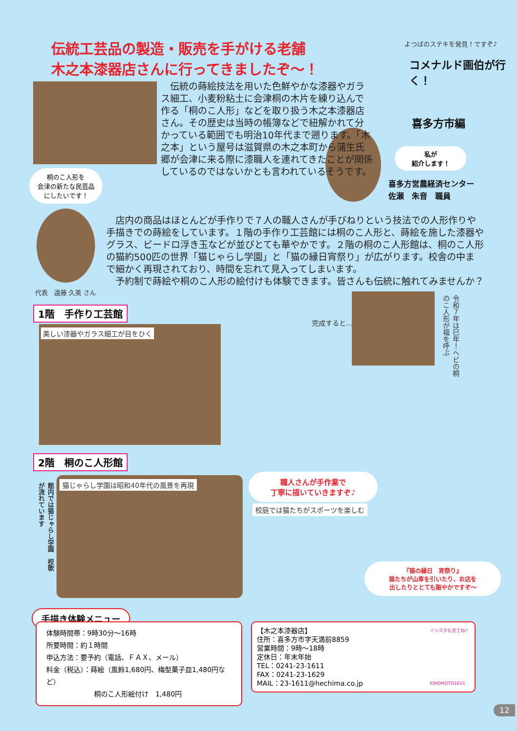伝統工芸品の製造・販売を手がける老舗
木之本漆器店さんに行ってきましたぞ～！
よつばのステキを発見！ですぞ♪
コメナルド画伯が行く！
喜多方市編
私が
紹介します！
喜多方営農経済センター
佐瀬　朱音　職員
桐のこ人形を
会津の新たな民芸品
にしたいです！
代表　遠藤 久美 さん
　伝統の蒔絵技法を用いた色鮮やかな漆器やガラス細工、小麦粉粘土に会津桐の木片を練り込んで作る「桐のこ人形」などを取り扱う木之本漆器店さん。その歴史は当時の帳簿などで紐解かれて分かっている範囲でも明治10年代まで遡ります。「木之本」という屋号は滋賀県の木之本町から蒲生氏郷が会津に来る際に漆職人を連れてきたことが関係しているのではないかとも言われているそうです。
　店内の商品はほとんどが手作りで７人の職人さんが手びねりという技法での人形作りや手描きでの蒔絵をしています。１階の手作り工芸館には桐のこ人形と、蒔絵を施した漆器やグラス、ビードロ浮き玉などが並びとても華やかです。２階の桐のこ人形館は、桐のこ人形の猫約500匹の世界「猫じゃらし学園」と「猫の縁日宵祭り」が広がります。校舎の中まで細かく再現されており、時間を忘れて見入ってしまいます。
　予約制で蒔絵や桐のこ人形の絵付けも体験できます。皆さんも伝統に触れてみませんか？
1階　手作り工芸館
美しい漆器やガラス細工が目をひく
完成すると…
令和７年は巳年！ヘビの桐のこ人形が福を呼ぶ
2階　桐のこ人形館
館内では猫じゃらし学園　校歌が流れています
猫じゃらし学園は昭和40年代の風景を再現
職人さんが手作業で
丁寧に描いていきますぞ♪
校庭では猫たちがスポーツを楽しむ
『猫の縁日　宵祭り』
猫たちが山車を引いたり、お店を
出したりととても賑やかですぞ～
手描き体験メニュー
体験時間帯：9時30分～16時
所要時間：約１時間
申込方法：要予約（電話、ＦＡＸ、メール）
料金（税込）：蒔絵（風鈴1,680円、梅型菓子皿1,480円など）
　　　　　　　桐のこ人形絵付け　1,480円
【木之本漆器店】
住所：喜多方市字天満前8859
営業時間：9時～18時
定休日：年末年始
TEL：0241-23-1611
FAX：0241-23-1629
MAIL：23-1611@hechima.co.jp
インスタも見てね!!
KINOMOTO1611
12